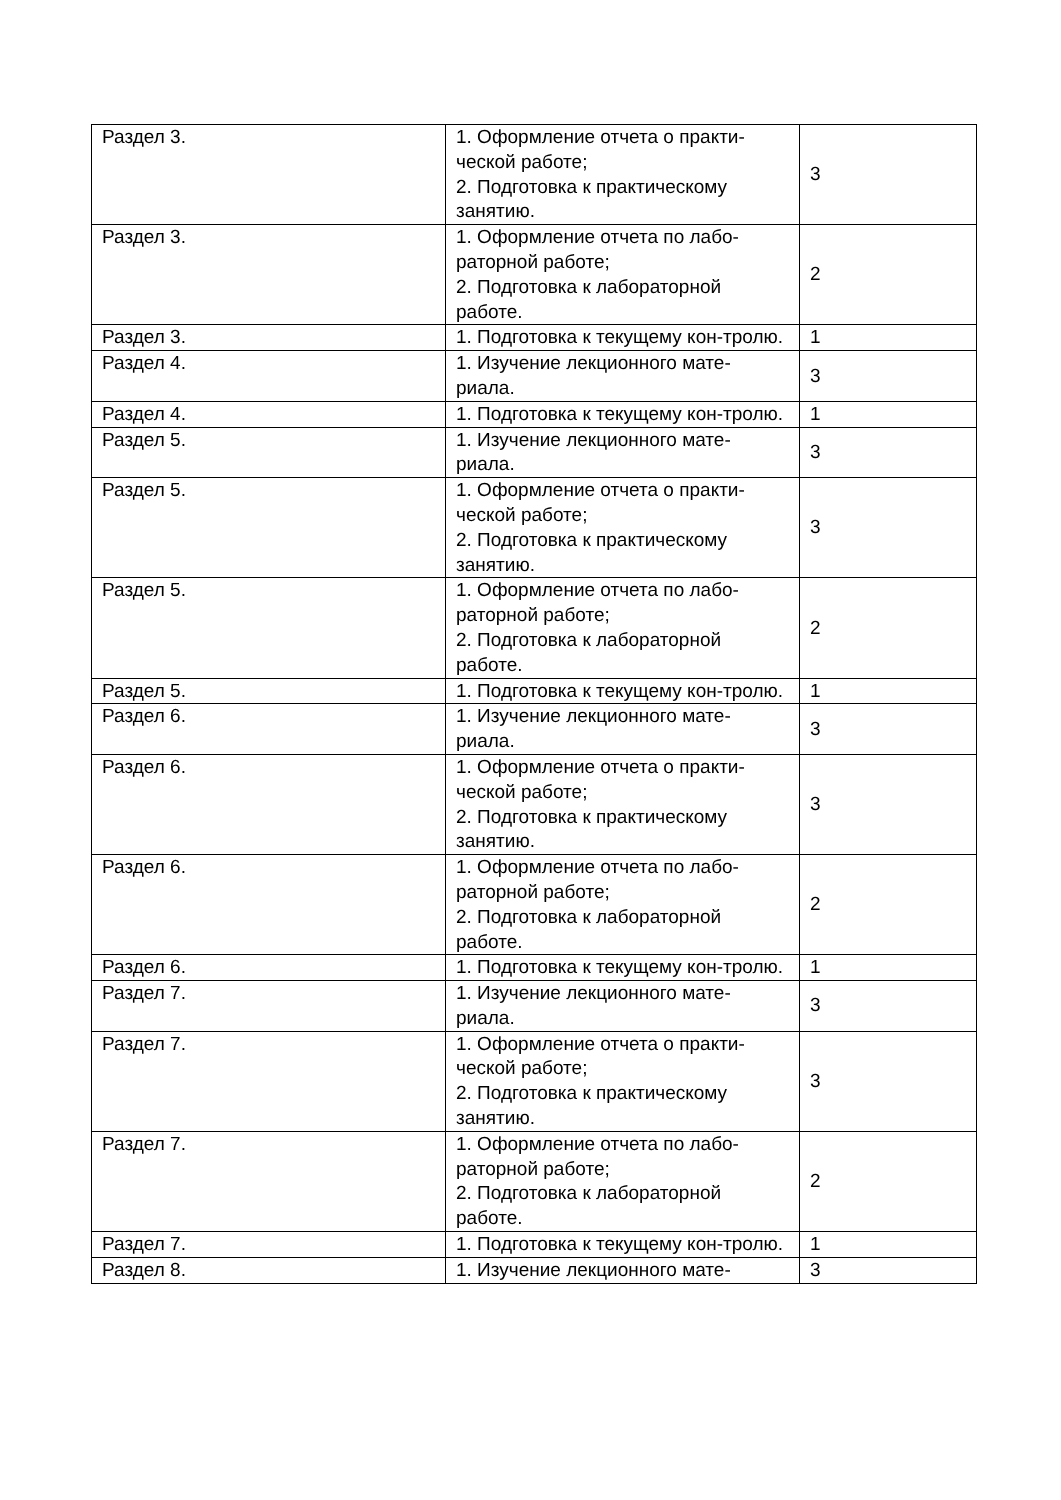| Раздел 3. | 1. Оформление отчета о практи-ческой работе; 2. Подготовка к практическому занятию. | 3 |
| Раздел 3. | 1. Оформление отчета по лабо-раторной работе; 2. Подготовка к лабораторной работе. | 2 |
| Раздел 3. | 1. Подготовка к текущему кон-тролю. | 1 |
| Раздел 4. | 1. Изучение лекционного мате-риала. | 3 |
| Раздел 4. | 1. Подготовка к текущему кон-тролю. | 1 |
| Раздел 5. | 1. Изучение лекционного мате-риала. | 3 |
| Раздел 5. | 1. Оформление отчета о практи-ческой работе; 2. Подготовка к практическому занятию. | 3 |
| Раздел 5. | 1. Оформление отчета по лабо-раторной работе; 2. Подготовка к лабораторной работе. | 2 |
| Раздел 5. | 1. Подготовка к текущему кон-тролю. | 1 |
| Раздел 6. | 1. Изучение лекционного мате-риала. | 3 |
| Раздел 6. | 1. Оформление отчета о практи-ческой работе; 2. Подготовка к практическому занятию. | 3 |
| Раздел 6. | 1. Оформление отчета по лабо-раторной работе; 2. Подготовка к лабораторной работе. | 2 |
| Раздел 6. | 1. Подготовка к текущему кон-тролю. | 1 |
| Раздел 7. | 1. Изучение лекционного мате-риала. | 3 |
| Раздел 7. | 1. Оформление отчета о практи-ческой работе; 2. Подготовка к практическому занятию. | 3 |
| Раздел 7. | 1. Оформление отчета по лабо-раторной работе; 2. Подготовка к лабораторной работе. | 2 |
| Раздел 7. | 1. Подготовка к текущему кон-тролю. | 1 |
| Раздел 8. | 1. Изучение лекционного мате- | 3 |